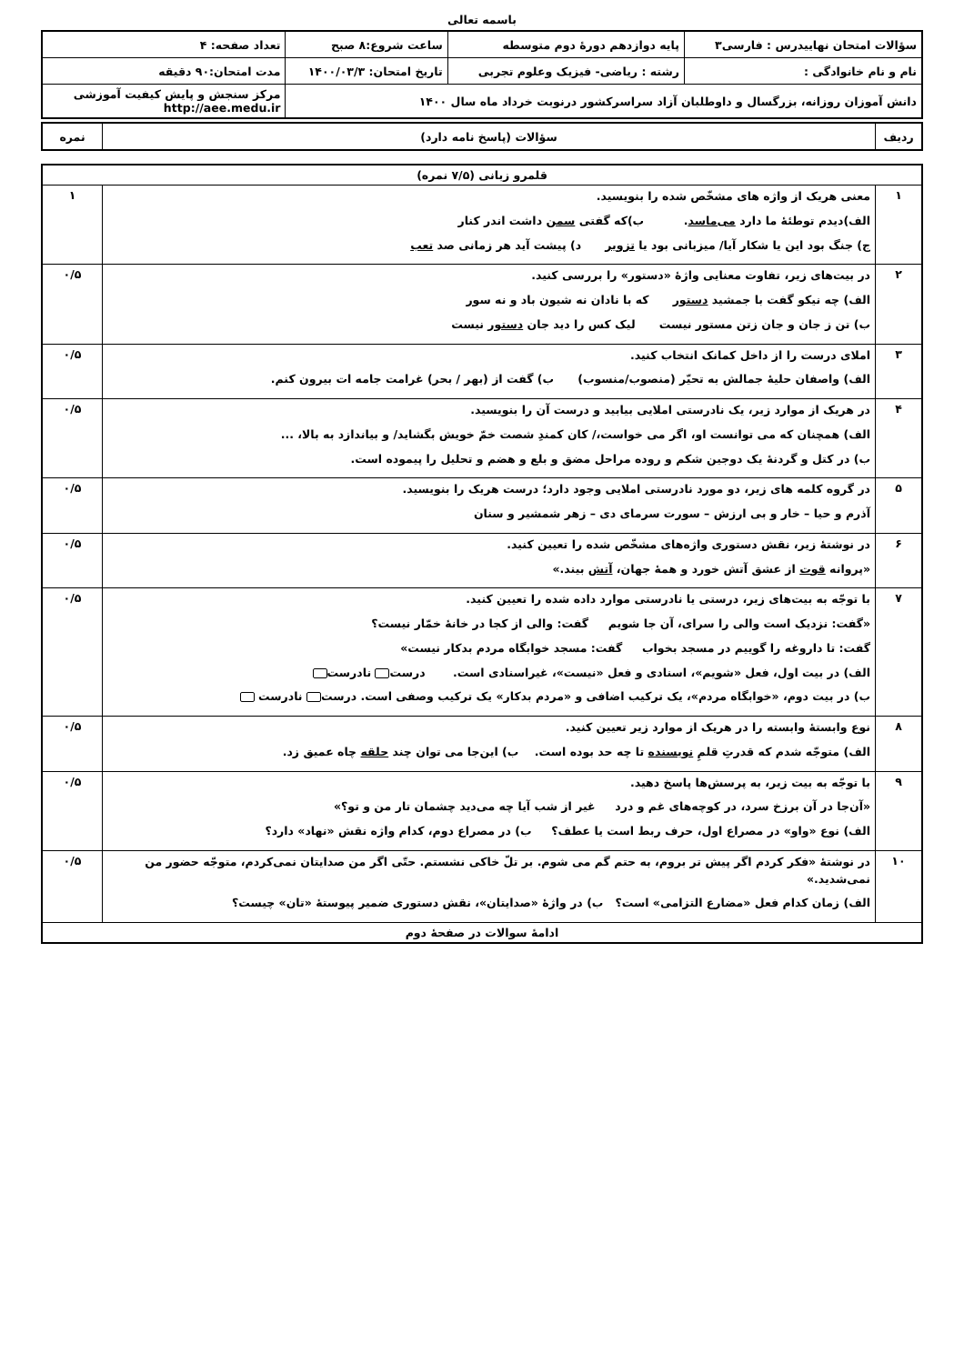باسمه تعالی
| سؤالات امتحان نهاییدرس : فارسی۳ | پایه دوازدهم دورهٔ دوم متوسطه | ساعت شروع:۸ صبح | تعداد صفحه: ۴ |
| نام و نام خانوادگی : | رشته : ریاضی- فیزیک وعلوم تجربی | تاریخ امتحان: ۱۴۰۰/۰۳/۳ | مدت امتحان:۹۰ دقیقه |
| دانش آموزان روزانه، بزرگسال و داوطلبان آزاد سراسرکشور درنوبت خرداد ماه سال ۱۴۰۰ | | | مرکز سنجش و پایش کیفیت آموزشی http://aee.medu.ir |
| ردیف | سؤالات (پاسخ نامه دارد) | نمره |
| قلمرو زبانی (۷/۵ نمره) | | |
| ۱ | معنی هریک از واژه های مشخّص شده را بنویسید. الف)دیدم توطئهٔ ما دارد می‌ماسد . ب)که گفتی سمن داشت اندر کنار ج) جنگ بود این یا شکار آیا/ میزبانی بود یا تزویر د) پیشت آید هر زمانی صد تعب | ۱ |
| ۲ | در بیت‌های زیر، تفاوت معنایی واژهٔ «دستور» را بررسی کنید. الف) چه نیکو گفت با جمشید دستور که با نادان نه شیون باد و نه سور ب) تن ز جان و جان زتن مستور نیست لیک کس را دید جان دستور نیست | ۰/۵ |
| ۳ | املای درست را از داخل کمانک انتخاب کنید. الف) واصفان حلیهٔ جمالش به تحیّر (منصوب/منسوب) ب) گفت از (بهر / بحر) غرامت جامه ات بیرون کنم. | ۰/۵ |
| ۴ | در هریک از موارد زیر، یک نادرستی املایی بیابید و درست آن را بنویسید. الف) همچنان که می توانست او، اگر می خواست،/ کان کمندِ شصت خمّ خویش بگشاید/ و بیاندازد به بالا، ... ب) در کتل و گردنهٔ یک دوجین شکم و روده مراحل مضق و بلع و هضم و تحلیل را پیموده است. | ۰/۵ |
| ۵ | در گروه کلمه های زیر، دو مورد نادرستی املایی وجود دارد؛ درست هریک را بنویسید. آذرم و حیا – خار و بی ارزش – سورت سرمای دی – زهر شمشیر و سنان | ۰/۵ |
| ۶ | در نوشتهٔ زیر، نقش دستوری واژه‌های مشخّص شده را تعیین کنید. «پروانه قوت از عشق آتش خورد و همهٔ جهان، آتش بیند.» | ۰/۵ |
| ۷ | با توجّه به بیت‌های زیر، درستی یا نادرستی موارد داده شده را تعیین کنید. «گفت: نزدیک است والی را سرای، آن جا شویم گفت: والی از کجا در خانهٔ خمّار نیست؟ گفت: تا داروغه را گوییم در مسجد بخواب گفت: مسجد خوابگاه مردم بدکار نیست» الف) در بیت اول، فعل «شویم»، اسنادی و فعل «نیست»، غیراسنادی است. درست نادرست ب) در بیت دوم، «خوابگاه مردم»، یک ترکیب اضافی و «مردم بدکار» یک ترکیب وصفی است. درست نادرست | ۰/۵ |
| ۸ | نوع وابستهٔ وابسته را در هریک از موارد زیر تعیین کنید. الف) متوجّه شدم که قدرتِ قلمِ نویسنده تا چه حد بوده است. ب) این‌جا می توان چند حلقه چاه عمیق زد. | ۰/۵ |
| ۹ | با توجّه به بیت زیر، به پرسش‌ها پاسخ دهید. «آن‌جا در آن برزخ سرد، در کوچه‌های غم و درد غیر از شب آیا چه می‌دید چشمان تار من و تو؟» الف) نوع «واو» در مصراع اول، حرف ربط است یا عطف؟ ب) در مصراع دوم، کدام واژه نقش «نهاد» دارد؟ | ۰/۵ |
| ۱۰ | در نوشتهٔ «فکر کردم اگر پیش تر بروم، به حتم گم می شوم. بر تلّ خاکی نشستم. حتّی اگر من صدایتان نمی‌کردم، متوجّه حضور من نمی‌شدید.» الف) زمان کدام فعل «مضارع التزامی» است؟ ب) در واژهٔ «صدایتان»، نقش دستوری ضمیر پیوستهٔ «تان» چیست؟ | ۰/۵ |
| ادامهٔ سوالات در صفحهٔ دوم | | |